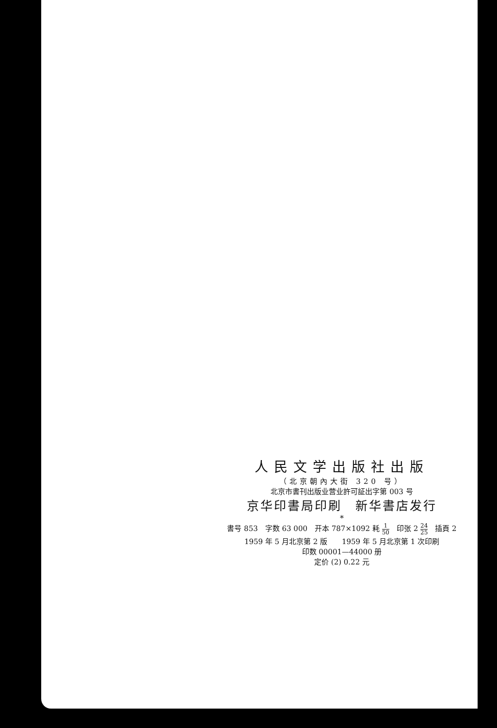人民文学出版社出版
（北京朝內大街 320 号）
北京市書刊出版业营业許可証出字第 003 号
京华印書局印刷　新华書店发行
*
書号 853　字数 63 000　开本 787×1092 耗 1 50　印张 2 24 25　插頁 2
1959 年 5 月北京第 2 版　　1959 年 5 月北京第 1 次印刷
印数 00001—44000 册
定价 (2) 0.22 元